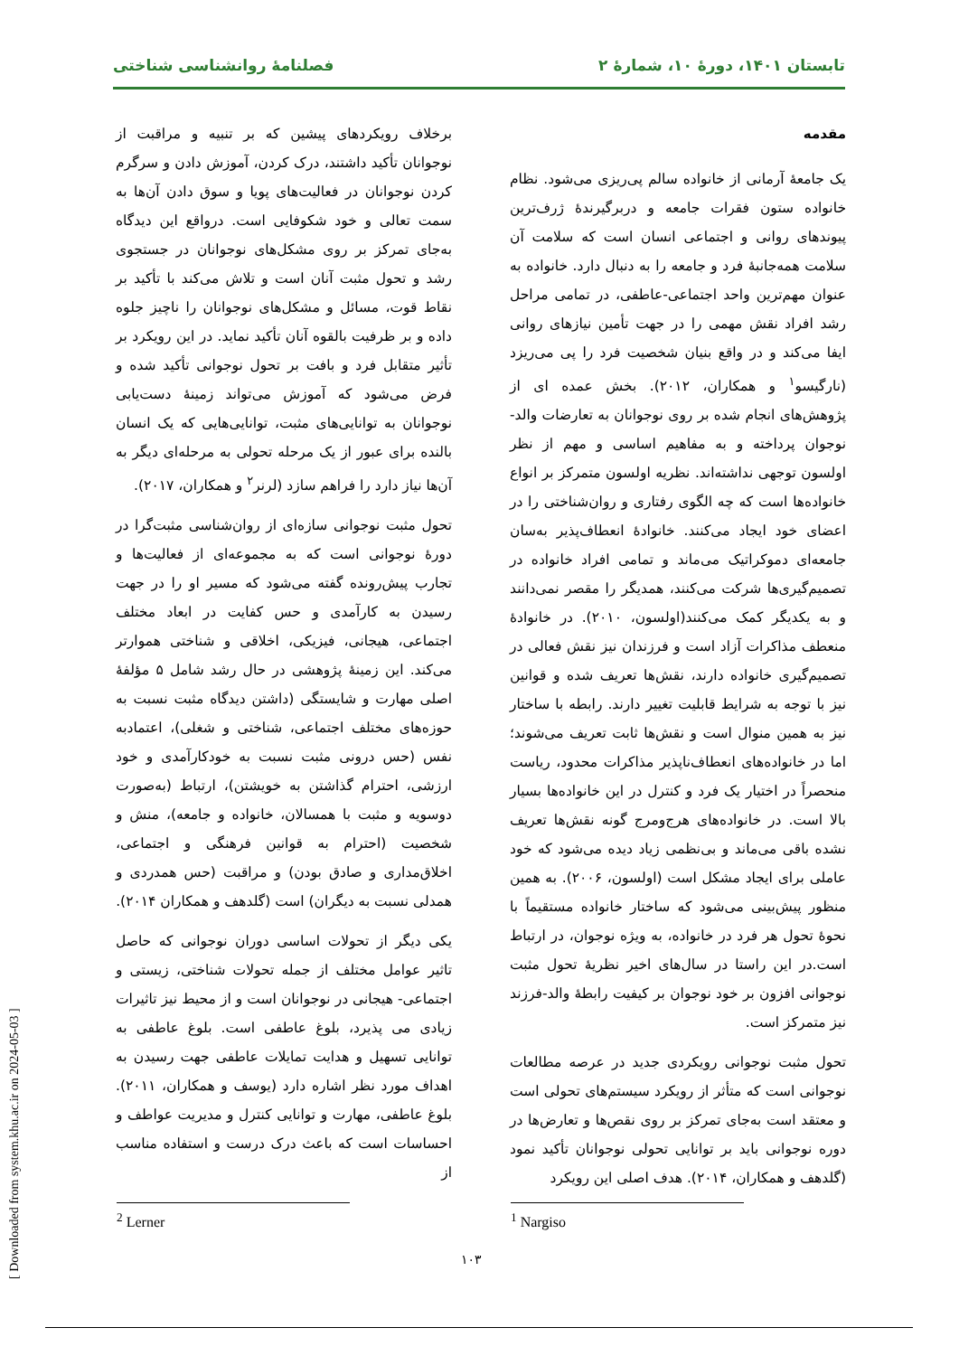تابستان ۱۴۰۱، دورهٔ ۱۰، شمارهٔ ۲ فصلنامهٔ روانشناسی شناختی
مقدمه
یک جامعۀ آرمانی از خانواده سالم پی‌ریزی می‌شود. نظام خانواده ستون فقرات جامعه و دربرگیرندۀ ژرف‌ترین پیوندهای روانی و اجتماعی انسان است که سلامت آن سلامت همه‌جانبۀ فرد و جامعه را به دنبال دارد. خانواده به عنوان مهم‌ترین واحد اجتماعی-عاطفی، در تمامی مراحل رشد افراد نقش مهمی را در جهت تأمین نیازهای روانی ایفا می‌کند و در واقع بنیان شخصیت فرد را پی می‌ریزد (نارگیسو<sup>۱</sup> و همکاران، ۲۰۱۲). بخش عمده ای از پژوهش‌های انجام شده بر روی نوجوانان به تعارضات والد-نوجوان پرداخته و به مفاهیم اساسی و مهم از نظر اولسون توجهی نداشته‌اند. نظریه اولسون متمرکز بر انواع خانواده‌ها است که چه الگوی رفتاری و روان‌شناختی را در اعضای خود ایجاد می‌کنند. خانوادۀ انعطاف‌پذیر به‌سان جامعه‌ای دموکراتیک می‌ماند و تمامی افراد خانواده در تصمیم‌گیری‌ها شرکت می‌کنند، همدیگر را مقصر نمی‌دانند و به یکدیگر کمک می‌کنند(اولسون، ۲۰۱۰). در خانوادۀ منعطف مذاکرات آزاد است و فرزندان نیز نقش فعالی در تصمیم‌گیری خانواده دارند، نقش‌ها تعریف شده و قوانین نیز با توجه به شرایط قابلیت تغییر دارند. رابطه با ساختار نیز به همین منوال است و نقش‌ها ثابت تعریف می‌شوند؛ اما در خانواده‌های انعطاف‌ناپذیر مذاکرات محدود، ریاست منحصراً در اختیار یک فرد و کنترل در این خانواده‌ها بسیار بالا است. در خانواده‌های هرج‌ومرج گونه نقش‌ها تعریف نشده باقی می‌ماند و بی‌نظمی زیاد دیده می‌شود که خود عاملی برای ایجاد مشکل است (اولسون، ۲۰۰۶). به همین منظور پیش‌بینی می‌شود که ساختار خانواده مستقیماً با نحوۀ تحول هر فرد در خانواده، به ویژه نوجوان، در ارتباط است.در این راستا در سال‌های اخیر نظریۀ تحول مثبت نوجوانی افزون بر خود نوجوان بر کیفیت رابطۀ والد-فرزند نیز متمرکز است.
تحول مثبت نوجوانی رویکردی جدید در عرصه مطالعات نوجوانی است که متأثر از رویکرد سیستم‌های تحولی است و معتقد است به‌جای تمرکز بر روی نقص‌ها و تعارض‌ها در دوره نوجوانی باید بر توانایی تحولی نوجوانان تأکید نمود (گلدهف و همکاران، ۲۰۱۴). هدف اصلی این رویکرد
برخلاف رویکردهای پیشین که بر تنبیه و مراقبت از نوجوانان تأکید داشتند، درک کردن، آموزش دادن و سرگرم کردن نوجوانان در فعالیت‌های پویا و سوق دادن آن‌ها به سمت تعالی و خود شکوفایی است. درواقع این دیدگاه به‌جای تمرکز بر روی مشکل‌های نوجوانان در جستجوی رشد و تحول مثبت آنان است و تلاش می‌کند با تأکید بر نقاط قوت، مسائل و مشکل‌های نوجوانان را ناچیز جلوه داده و بر ظرفیت بالقوه آنان تأکید نماید. در این رویکرد بر تأثیر متقابل فرد و بافت بر تحول نوجوانی تأکید شده و فرض می‌شود که آموزش می‌تواند زمینۀ دست‌یابی نوجوانان به توانایی‌های مثبت، توانایی‌هایی که یک انسان بالنده برای عبور از یک مرحله تحولی به مرحله‌ای دیگر به آن‌ها نیاز دارد را فراهم سازد (لرنر<sup>۲</sup> و همکاران، ۲۰۱۷).
تحول مثبت نوجوانی سازه‌ای از روان‌شناسی مثبت‌گرا در دورۀ نوجوانی است که به مجموعه‌ای از فعالیت‌ها و تجارب پیش‌رونده گفته می‌شود که مسیر او را در جهت رسیدن به کارآمدی و حس کفایت در ابعاد مختلف اجتماعی، هیجانی، فیزیکی، اخلاقی و شناختی هموارتر می‌کند. این زمینۀ پژوهشی در حال رشد شامل ۵ مؤلفۀ اصلی مهارت و شایستگی (داشتن دیدگاه مثبت نسبت به حوزه‌های مختلف اجتماعی، شناختی و شغلی)، اعتمادبه نفس (حس درونی مثبت نسبت به خودکارآمدی و خود ارزشی، احترام گذاشتن به خویشتن)، ارتباط (به‌صورت دوسویه و مثبت با همسالان، خانواده و جامعه)، منش و شخصیت (احترام به قوانین فرهنگی و اجتماعی، اخلاق‌مداری و صادق بودن) و مراقبت (حس همدردی و همدلی نسبت به دیگران) است (گلدهف و همکاران ۲۰۱۴).
یکی دیگر از تحولات اساسی دوران نوجوانی که حاصل تاثیر عوامل مختلف از جمله تحولات شناختی، زیستی و اجتماعی- هیجانی در نوجوانان است و از محیط نیز تاثیرات زیادی می پذیرد، بلوغ عاطفی است. بلوغ عاطفی به توانایی تسهیل و هدایت تمایلات عاطفی جهت رسیدن به اهداف مورد نظر اشاره دارد (یوسف و همکاران، ۲۰۱۱). بلوغ عاطفی، مهارت و توانایی کنترل و مدیریت عواطف و احساسات است که باعث درک درست و استفاده مناسب از
<sup>1</sup> Nargiso
<sup>2</sup> Lerner
۱۰۳
[ Downloaded from system.khu.ac.ir on 2024-05-03 ]